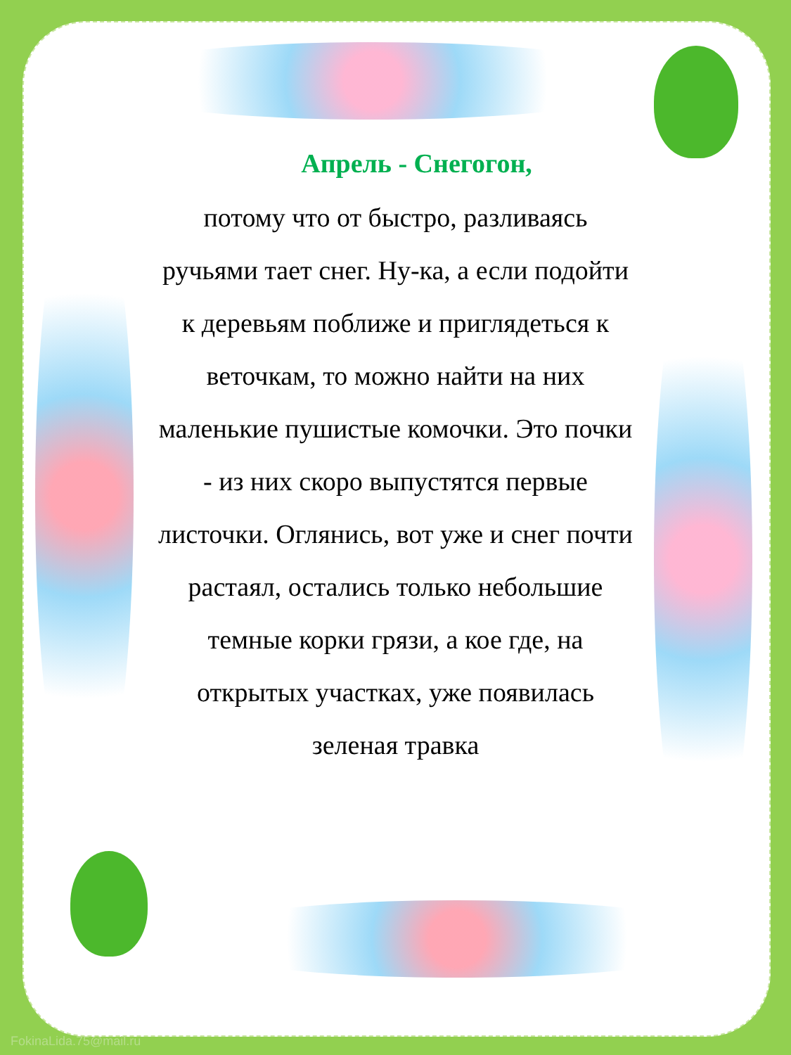Апрель - Снегогон,
потому что от быстро, разливаясь ручьями тает снег. Ну-ка, а если подойти к деревьям поближе и приглядеться к веточкам, то можно найти на них маленькие пушистые комочки. Это почки - из них скоро выпустятся первые листочки. Оглянись, вот уже и снег почти растаял, остались только небольшие темные корки грязи, а кое где, на открытых участках, уже появилась зеленая травка
FokinaLida.75@mail.ru